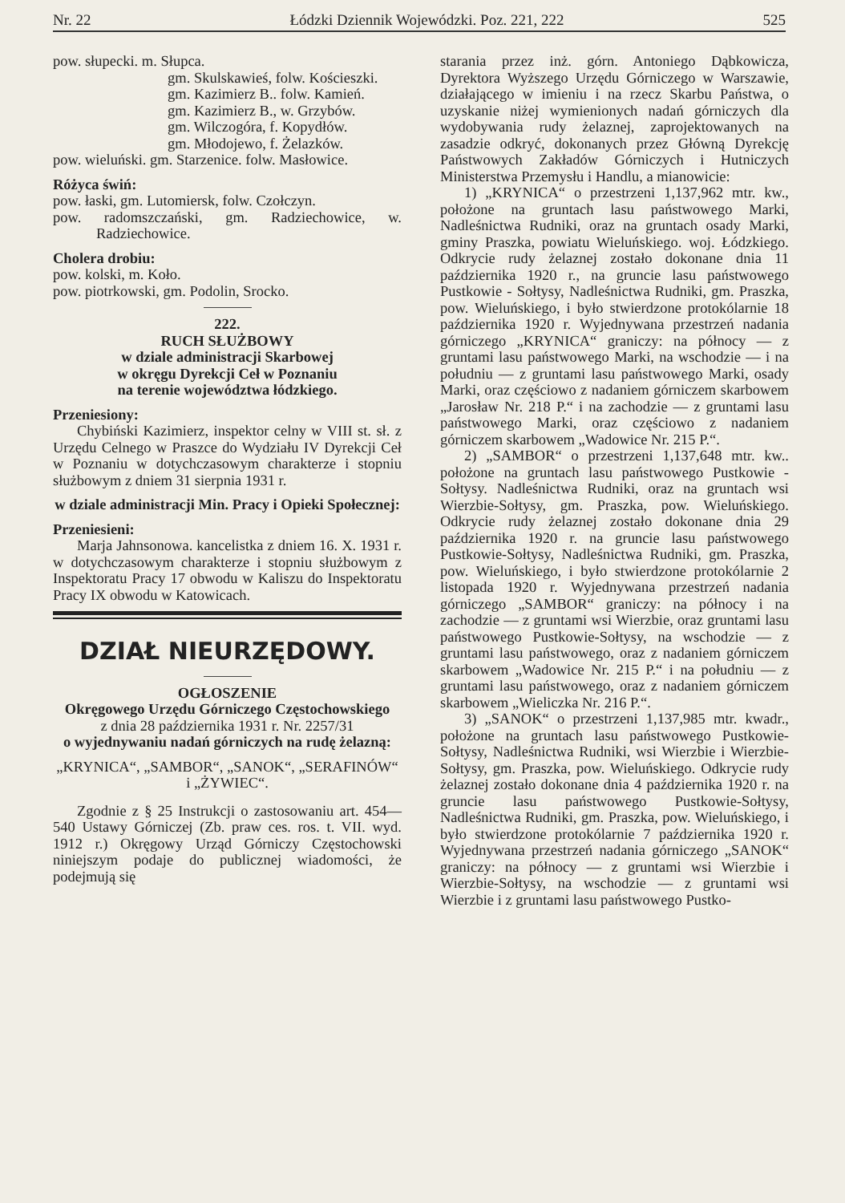Nr. 22 Łódzki Dziennik Wojewódzki. Poz. 221, 222 525
pow. słupecki. m. Słupca.
gm. Skulskawieś, folw. Kościeszki.
gm. Kazimierz B.. folw. Kamień.
gm. Kazimierz B., w. Grzybów.
gm. Wilczogóra, f. Kopydłów.
gm. Młodojewo, f. Żelazków.
pow. wieluński. gm. Starzenice. folw. Masłowice.
Różyca świń:
pow. łaski, gm. Lutomiersk, folw. Czołczyn.
pow. radomszczański, gm. Radziechowice, w. Radziechowice.
Cholera drobiu:
pow. kolski, m. Koło.
pow. piotrkowski, gm. Podolin, Srocko.
222.
RUCH SŁUŻBOWY
w dziale administracji Skarbowej
w okręgu Dyrekcji Ceł w Poznaniu
na terenie województwa łódzkiego.
Przeniesiony:
Chybiński Kazimierz, inspektor celny w VIII st. sł. z Urzędu Celnego w Praszce do Wydziału IV Dyrekcji Ceł w Poznaniu w dotychczasowym charakterze i stopniu służbowym z dniem 31 sierpnia 1931 r.
w dziale administracji Min. Pracy i Opieki Społecznej:
Przeniesieni:
Marja Jahnsonowa. kancelistka z dniem 16. X. 1931 r. w dotychczasowym charakterze i stopniu służbowym z Inspektoratu Pracy 17 obwodu w Kaliszu do Inspektoratu Pracy IX obwodu w Katowicach.
DZIAŁ NIEURZĘDOWY.
OGŁOSZENIE
Okręgowego Urzędu Górniczego Częstochowskiego
z dnia 28 października 1931 r. Nr. 2257/31
o wyjednywaniu nadań górniczych na rudę żelazną:
„KRYNICA“, „SAMBOR“, „SANOK“, „SERAFINÓW“ i „ŻYWIEC“.
Zgodnie z § 25 Instrukcji o zastosowaniu art. 454—540 Ustawy Górniczej (Zb. praw ces. ros. t. VII. wyd. 1912 r.) Okręgowy Urząd Górniczy Częstochowski niniejszym podaje do publicznej wiadomości, że podejmują się
starania przez inż. górn. Antoniego Dąbkowicza, Dyrektora Wyższego Urzędu Górniczego w Warszawie, działającego w imieniu i na rzecz Skarbu Państwa, o uzyskanie niżej wymienionych nadań górniczych dla wydobywania rudy żelaznej, zaprojektowanych na zasadzie odkryć, dokonanych przez Główną Dyrekcję Państwowych Zakładów Górniczych i Hutniczych Ministerstwa Przemysłu i Handlu, a mianowicie:
1) „KRYNICA“ o przestrzeni 1,137,962 mtr. kw., położone na gruntach lasu państwowego Marki, Nadleśnictwa Rudniki, oraz na gruntach osady Marki, gminy Praszka, powiatu Wieluńskiego. woj. Łódzkiego. Odkrycie rudy żelaznej zostało dokonane dnia 11 października 1920 r., na gruncie lasu państwowego Pustkowie - Sołtysy, Nadleśnictwa Rudniki, gm. Praszka, pow. Wieluńskiego, i było stwierdzone protokólarnie 18 października 1920 r. Wyjednywana przestrzeń nadania górniczego „KRYNICA“ graniczy: na północy — z gruntami lasu państwowego Marki, na wschodzie — i na południu — z gruntami lasu państwowego Marki, osady Marki, oraz częściowo z nadaniem górniczem skarbowem „Jarosław Nr. 218 P.“ i na zachodzie — z gruntami lasu państwowego Marki, oraz częściowo z nadaniem górniczem skarbowem „Wadowice Nr. 215 P.“.
2) „SAMBOR“ o przestrzeni 1,137,648 mtr. kw.. położone na gruntach lasu państwowego Pustkowie - Sołtysy. Nadleśnictwa Rudniki, oraz na gruntach wsi Wierzbie-Sołtysy, gm. Praszka, pow. Wieluńskiego. Odkrycie rudy żelaznej zostało dokonane dnia 29 października 1920 r. na gruncie lasu państwowego Pustkowie-Sołtysy, Nadleśnictwa Rudniki, gm. Praszka, pow. Wieluńskiego, i było stwierdzone protokólarnie 2 listopada 1920 r. Wyjednywana przestrzeń nadania górniczego „SAMBOR“ graniczy: na północy i na zachodzie — z gruntami wsi Wierzbie, oraz gruntami lasu państwowego Pustkowie-Sołtysy, na wschodzie — z gruntami lasu państwowego, oraz z nadaniem górniczem skarbowem „Wadowice Nr. 215 P.“ i na południu — z gruntami lasu państwowego, oraz z nadaniem górniczem skarbowem „Wieliczka Nr. 216 P.“.
3) „SANOK“ o przestrzeni 1,137,985 mtr. kwadr., położone na gruntach lasu państwowego Pustkowie-Sołtysy, Nadleśnictwa Rudniki, wsi Wierzbie i Wierzbie-Sołtysy, gm. Praszka, pow. Wieluńskiego. Odkrycie rudy żelaznej zostało dokonane dnia 4 października 1920 r. na gruncie lasu państwowego Pustkowie-Sołtysy, Nadleśnictwa Rudniki, gm. Praszka, pow. Wieluńskiego, i było stwierdzone protokólarnie 7 października 1920 r. Wyjednywana przestrzeń nadania górniczego „SANOK“ graniczy: na północy — z gruntami wsi Wierzbie i Wierzbie-Sołtysy, na wschodzie — z gruntami wsi Wierzbie i z gruntami lasu państwowego Pustko-